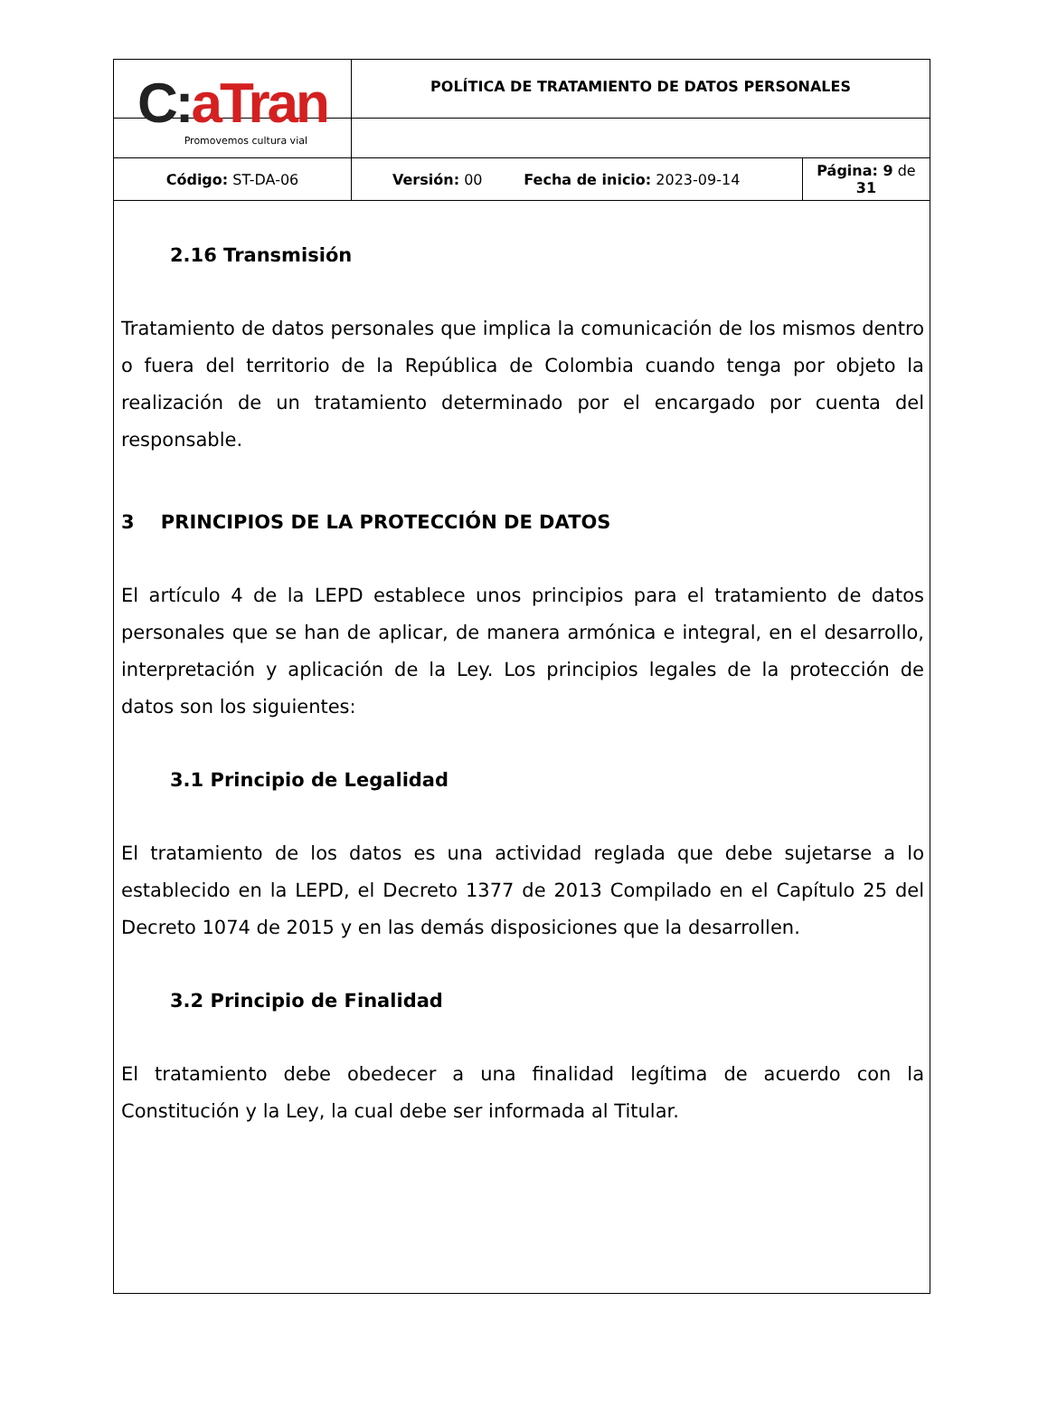| C: aTran Promovemos cultura vial | POLÍTICA DE TRATAMIENTO DE DATOS PERSONALES | |
| Código: ST-DA-06 | Versión: 00 Fecha de inicio: 2023-09-14 | Página: 9 de 31 |
2.16 Transmisión
Tratamiento de datos personales que implica la comunicación de los mismos dentro o fuera del territorio de la República de Colombia cuando tenga por objeto la realización de un tratamiento determinado por el encargado por cuenta del responsable.
3 PRINCIPIOS DE LA PROTECCIÓN DE DATOS
El artículo 4 de la LEPD establece unos principios para el tratamiento de datos personales que se han de aplicar, de manera armónica e integral, en el desarrollo, interpretación y aplicación de la Ley. Los principios legales de la protección de datos son los siguientes:
3.1 Principio de Legalidad
El tratamiento de los datos es una actividad reglada que debe sujetarse a lo establecido en la LEPD, el Decreto 1377 de 2013 Compilado en el Capítulo 25 del Decreto 1074 de 2015 y en las demás disposiciones que la desarrollen.
3.2 Principio de Finalidad
El tratamiento debe obedecer a una finalidad legítima de acuerdo con la Constitución y la Ley, la cual debe ser informada al Titular.